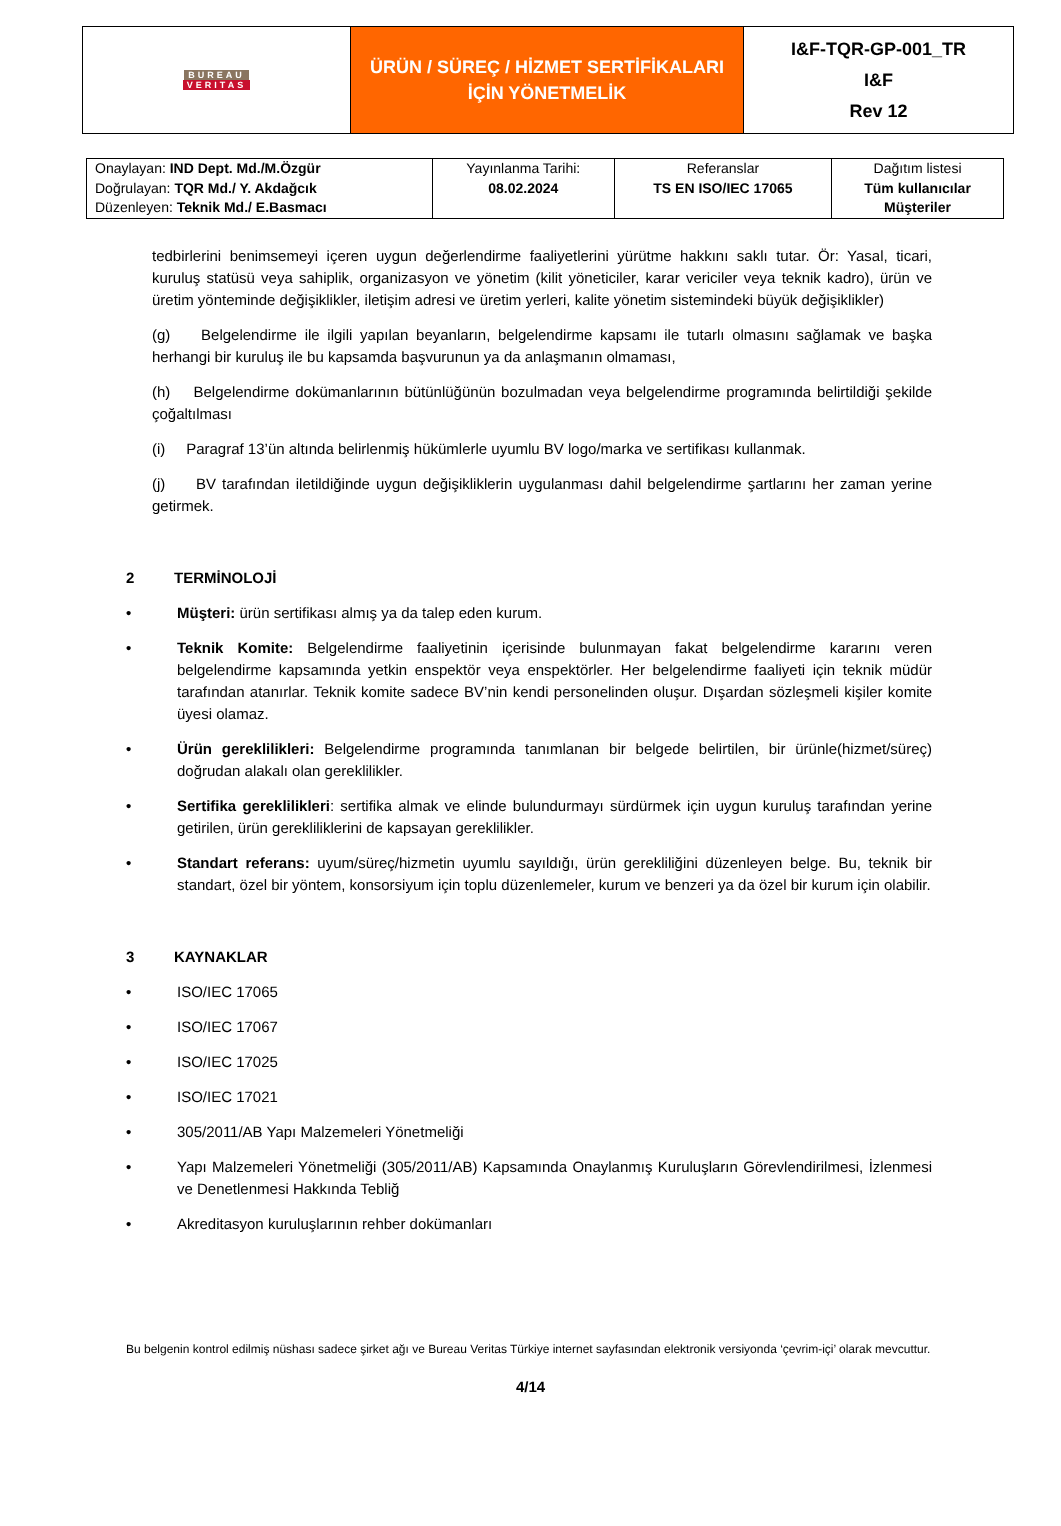| BUREAU VERITAS | ÜRÜN / SÜREÇ / HİZMET SERTİFİKALARI İÇİN YÖNETMELİK | I&F-TQR-GP-001_TR I&F Rev 12 |
| Onaylayan: IND Dept. Md./M.Özgür Doğrulayan: TQR Md./ Y. Akdağcık Düzenleyen: Teknik Md./ E.Basmacı | Yayınlanma Tarihi: 08.02.2024 | Referanslar TS EN ISO/IEC 17065 | Dağıtım listesi Tüm kullanıcılar Müşteriler |
tedbirlerini benimsemeyi içeren uygun değerlendirme faaliyetlerini yürütme hakkını saklı tutar. Ör: Yasal, ticari, kuruluş statüsü veya sahiplik, organizasyon ve yönetim (kilit yöneticiler, karar vericiler veya teknik kadro), ürün ve üretim yönteminde değişiklikler, iletişim adresi ve üretim yerleri, kalite yönetim sistemindeki büyük değişiklikler)
(g) Belgelendirme ile ilgili yapılan beyanların, belgelendirme kapsamı ile tutarlı olmasını sağlamak ve başka herhangi bir kuruluş ile bu kapsamda başvurunun ya da anlaşmanın olmaması,
(h) Belgelendirme dokümanlarının bütünlüğünün bozulmadan veya belgelendirme programında belirtildiği şekilde çoğaltılması
(i) Paragraf 13’ün altında belirlenmiş hükümlerle uyumlu BV logo/marka ve sertifikası kullanmak.
(j) BV tarafından iletildiğinde uygun değişikliklerin uygulanması dahil belgelendirme şartlarını her zaman yerine getirmek.
2 TERMİNOLOJİ
• Müşteri: ürün sertifikası almış ya da talep eden kurum.
• Teknik Komite: Belgelendirme faaliyetinin içerisinde bulunmayan fakat belgelendirme kararını veren belgelendirme kapsamında yetkin enspektör veya enspektörler. Her belgelendirme faaliyeti için teknik müdür tarafından atanırlar. Teknik komite sadece BV’nin kendi personelinden oluşur. Dışardan sözleşmeli kişiler komite üyesi olamaz.
• Ürün gereklilikleri: Belgelendirme programında tanımlanan bir belgede belirtilen, bir ürünle(hizmet/süreç) doğrudan alakalı olan gereklilikler.
• Sertifika gereklilikleri: sertifika almak ve elinde bulundurmayı sürdürmek için uygun kuruluş tarafından yerine getirilen, ürün gerekliliklerini de kapsayan gereklilikler.
• Standart referans: uyum/süreç/hizmetin uyumlu sayıldığı, ürün gerekliliğini düzenleyen belge. Bu, teknik bir standart, özel bir yöntem, konsorsiyum için toplu düzenlemeler, kurum ve benzeri ya da özel bir kurum için olabilir.
3 KAYNAKLAR
• ISO/IEC 17065
• ISO/IEC 17067
• ISO/IEC 17025
• ISO/IEC 17021
• 305/2011/AB Yapı Malzemeleri Yönetmeliği
• Yapı Malzemeleri Yönetmeliği (305/2011/AB) Kapsamında Onaylanmış Kuruluşların Görevlendirilmesi, İzlenmesi ve Denetlenmesi Hakkında Tebliğ
• Akreditasyon kuruluşlarının rehber dokümanları
Bu belgenin kontrol edilmiş nüshası sadece şirket ağı ve Bureau Veritas Türkiye internet sayfasından elektronik versiyonda ‘çevrim-içi’ olarak mevcuttur.
4/14